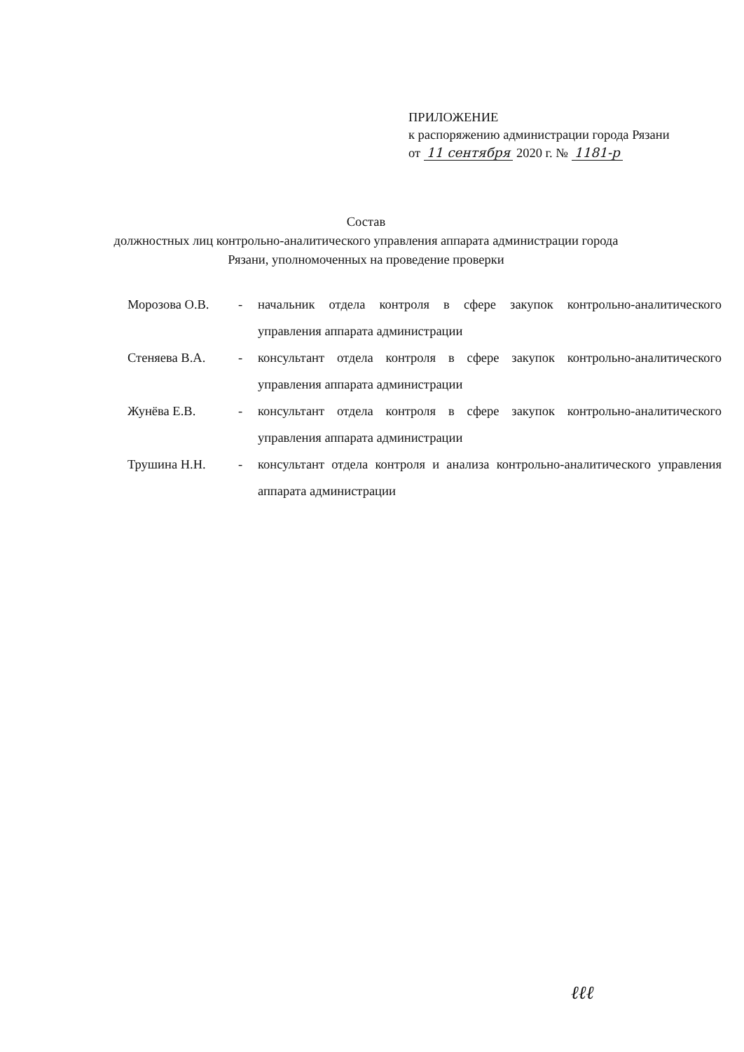ПРИЛОЖЕНИЕ
к распоряжению администрации города Рязани
от 11 сентября 2020 г. № 1181-р
Состав
должностных лиц контрольно-аналитического управления аппарата администрации города Рязани, уполномоченных на проведение проверки
Морозова О.В. - начальник отдела контроля в сфере закупок контрольно-аналитического управления аппарата администрации
Стеняева В.А. - консультант отдела контроля в сфере закупок контрольно-аналитического управления аппарата администрации
Жунёва Е.В. - консультант отдела контроля в сфере закупок контрольно-аналитического управления аппарата администрации
Трушина Н.Н. - консультант отдела контроля и анализа контрольно-аналитического управления аппарата администрации
ℓℓℓ